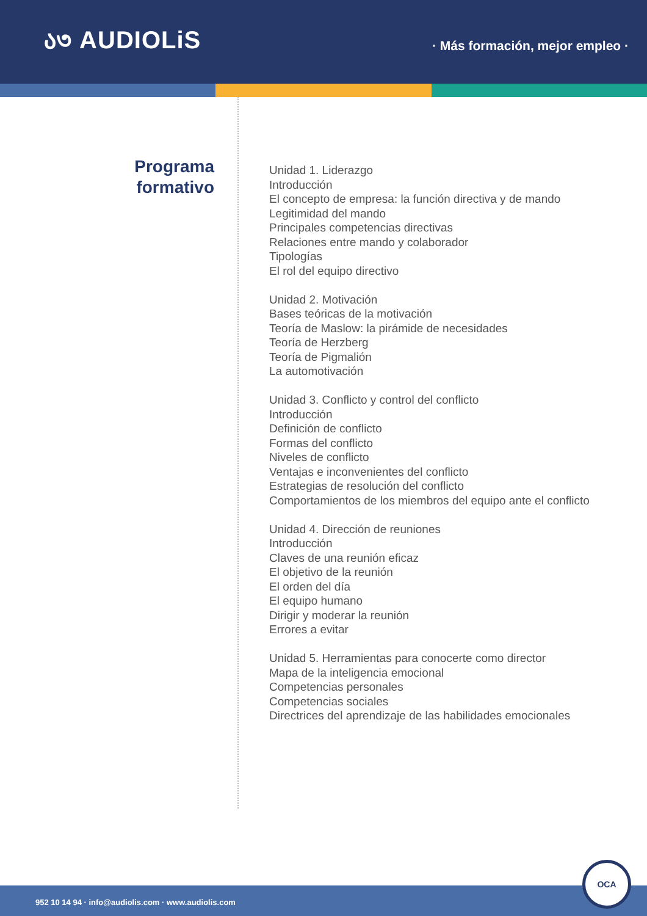ა৩ AUDIOLiS
· Más formación, mejor empleo ·
Programa
formativo
Unidad 1. Liderazgo
Introducción
El concepto de empresa: la función directiva y de mando
Legitimidad del mando
Principales competencias directivas
Relaciones entre mando y colaborador
Tipologías
El rol del equipo directivo
Unidad 2. Motivación
Bases teóricas de la motivación
Teoría de Maslow: la pirámide de necesidades
Teoría de Herzberg
Teoría de Pigmalión
La automotivación
Unidad 3. Conflicto y control del conflicto
Introducción
Definición de conflicto
Formas del conflicto
Niveles de conflicto
Ventajas e inconvenientes del conflicto
Estrategias de resolución del conflicto
Comportamientos de los miembros del equipo ante el conflicto
Unidad 4. Dirección de reuniones
Introducción
Claves de una reunión eficaz
El objetivo de la reunión
El orden del día
El equipo humano
Dirigir y moderar la reunión
Errores a evitar
Unidad 5. Herramientas para conocerte como director
Mapa de la inteligencia emocional
Competencias personales
Competencias sociales
Directrices del aprendizaje de las habilidades emocionales
952 10 14 94 · info@audiolis.com · www.audiolis.com
OCA